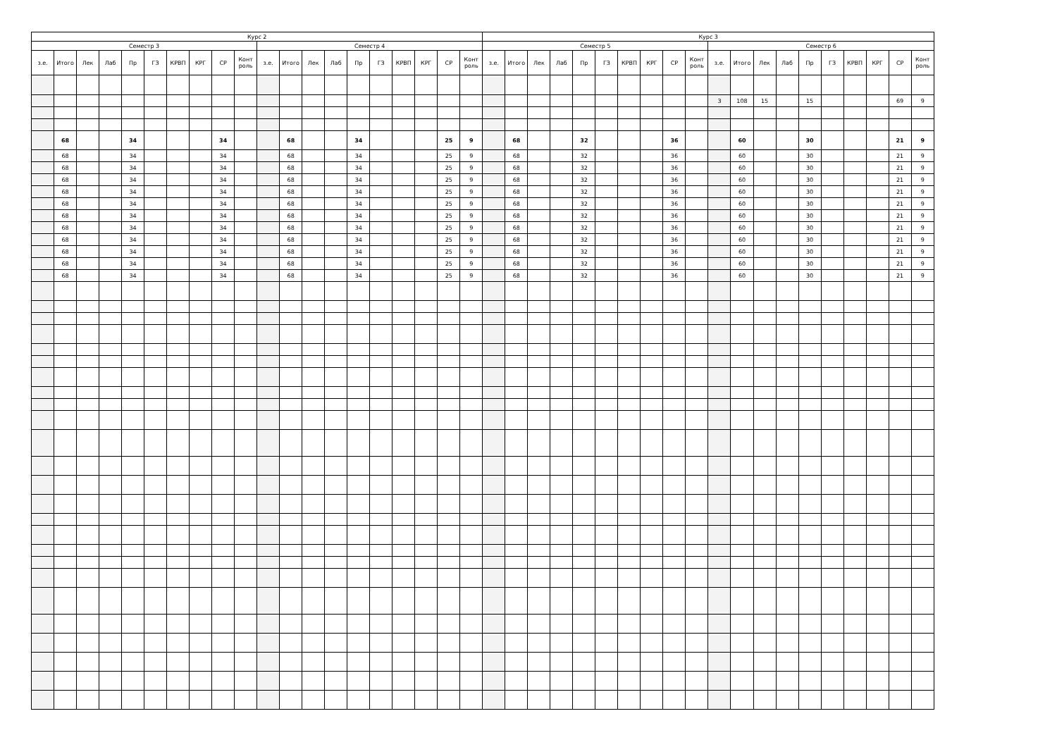| Курс 2 | | | | | | | | | | | | | | | | | | | | Курс 3 | | | | | | | | | | | | | | | | | | | |
| --- | --- | --- | --- | --- | --- | --- | --- | --- | --- | --- | --- | --- | --- | --- | --- | --- | --- | --- | --- | --- | --- | --- | --- | --- | --- | --- | --- | --- | --- | --- | --- | --- | --- | --- | --- | --- | --- | --- | --- |
| Семестр 3 | | | | | | | | | | Семестр 4 | | | | | | | | | | Семестр 5 | | | | | | | | | | Семестр 6 | | | | | | | | | |
| з.е. | Итого | Лек | Лаб | Пр | ГЗ | КРВП | КРГ | СР | Конт роль | з.е. | Итого | Лек | Лаб | Пр | ГЗ | КРВП | КРГ | СР | Конт роль | з.е. | Итого | Лек | Лаб | Пр | ГЗ | КРВП | КРГ | СР | Конт роль | з.е. | Итого | Лек | Лаб | Пр | ГЗ | КРВП | КРГ | СР | Конт роль |
| | | | | | | | | | | | | | | | | | | | | | | | | | | | | | | 3 | 108 | 15 | | 15 | | | | 69 | 9 |
| | 68 | | | 34 | | | | 34 | | | 68 | | | 34 | | | | 25 | 9 | | 68 | | | 32 | | | | 36 | | | 60 | | | 30 | | | | 21 | 9 |
| | 68 | | | 34 | | | | 34 | | | 68 | | | 34 | | | | 25 | 9 | | 68 | | | 32 | | | | 36 | | | 60 | | | 30 | | | | 21 | 9 |
| | 68 | | | 34 | | | | 34 | | | 68 | | | 34 | | | | 25 | 9 | | 68 | | | 32 | | | | 36 | | | 60 | | | 30 | | | | 21 | 9 |
| | 68 | | | 34 | | | | 34 | | | 68 | | | 34 | | | | 25 | 9 | | 68 | | | 32 | | | | 36 | | | 60 | | | 30 | | | | 21 | 9 |
| | 68 | | | 34 | | | | 34 | | | 68 | | | 34 | | | | 25 | 9 | | 68 | | | 32 | | | | 36 | | | 60 | | | 30 | | | | 21 | 9 |
| | 68 | | | 34 | | | | 34 | | | 68 | | | 34 | | | | 25 | 9 | | 68 | | | 32 | | | | 36 | | | 60 | | | 30 | | | | 21 | 9 |
| | 68 | | | 34 | | | | 34 | | | 68 | | | 34 | | | | 25 | 9 | | 68 | | | 32 | | | | 36 | | | 60 | | | 30 | | | | 21 | 9 |
| | 68 | | | 34 | | | | 34 | | | 68 | | | 34 | | | | 25 | 9 | | 68 | | | 32 | | | | 36 | | | 60 | | | 30 | | | | 21 | 9 |
| | 68 | | | 34 | | | | 34 | | | 68 | | | 34 | | | | 25 | 9 | | 68 | | | 32 | | | | 36 | | | 60 | | | 30 | | | | 21 | 9 |
| | 68 | | | 34 | | | | 34 | | | 68 | | | 34 | | | | 25 | 9 | | 68 | | | 32 | | | | 36 | | | 60 | | | 30 | | | | 21 | 9 |
| | 68 | | | 34 | | | | 34 | | | 68 | | | 34 | | | | 25 | 9 | | 68 | | | 32 | | | | 36 | | | 60 | | | 30 | | | | 21 | 9 |
| | 68 | | | 34 | | | | 34 | | | 68 | | | 34 | | | | 25 | 9 | | 68 | | | 32 | | | | 36 | | | 60 | | | 30 | | | | 21 | 9 |